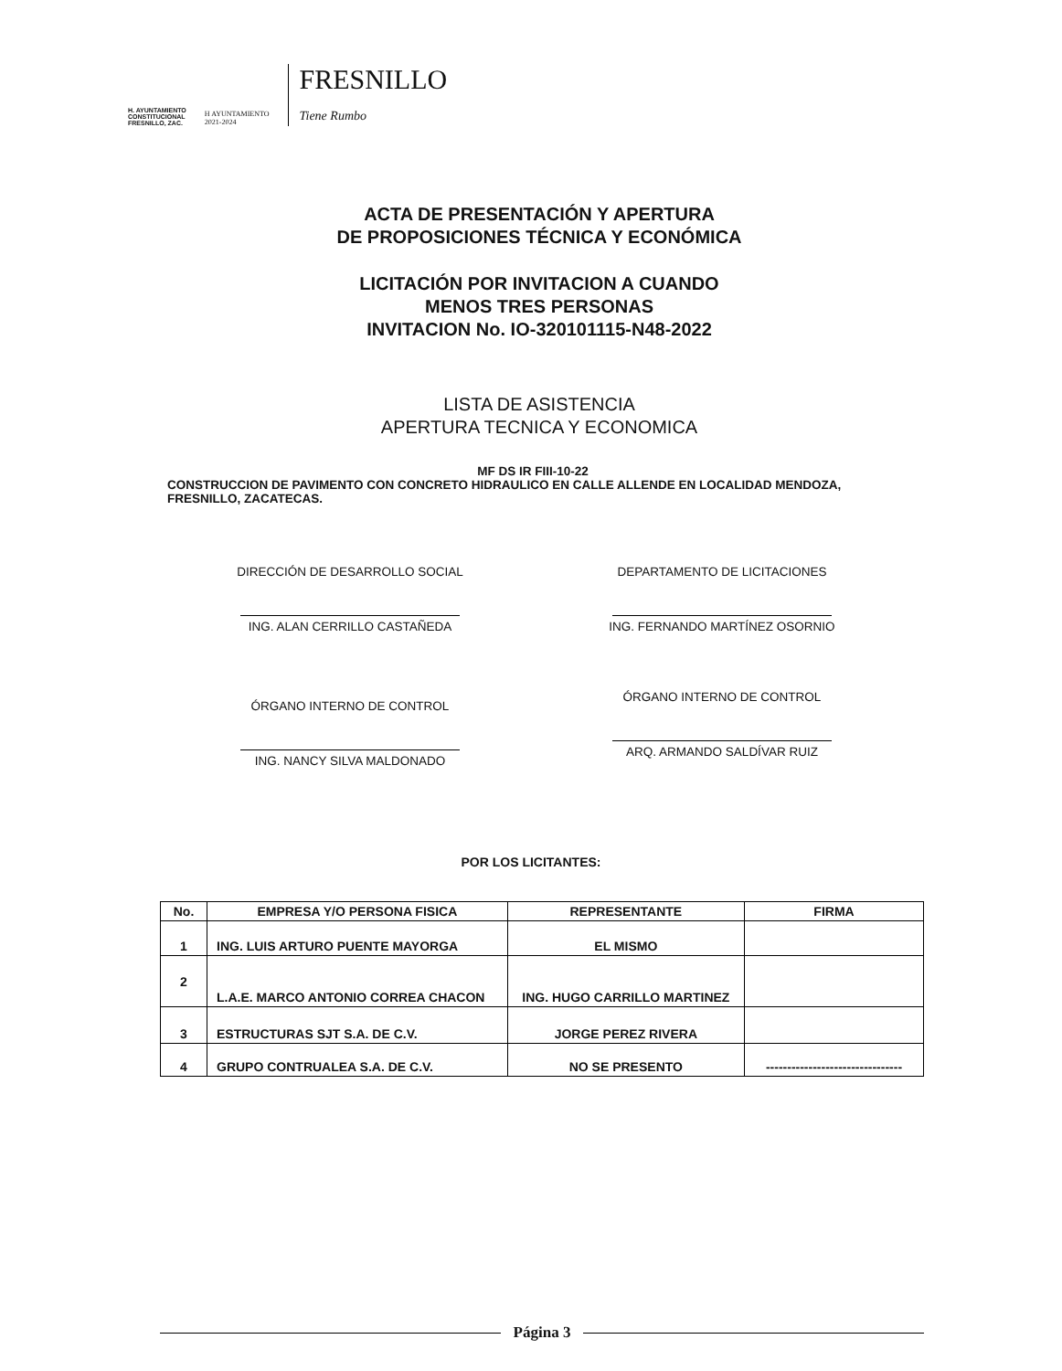H. AYUNTAMIENTO
CONSTITUCIONAL
FRESNILLO, ZAC.
H AYUNTAMIENTO
2021-2024
FRESNILLO
Tiene Rumbo
ACTA DE PRESENTACIÓN Y APERTURA
DE PROPOSICIONES TÉCNICA Y ECONÓMICA
LICITACIÓN POR INVITACION A CUANDO
MENOS TRES PERSONAS
INVITACION No. IO-320101115-N48-2022
LISTA DE ASISTENCIA
APERTURA TECNICA Y ECONOMICA
MF DS IR FIII-10-22
CONSTRUCCION DE PAVIMENTO CON CONCRETO HIDRAULICO EN CALLE ALLENDE EN LOCALIDAD MENDOZA, FRESNILLO, ZACATECAS.
DIRECCIÓN DE DESARROLLO SOCIAL
ING. ALAN CERRILLO CASTAÑEDA
DEPARTAMENTO DE LICITACIONES
ING. FERNANDO MARTÍNEZ OSORNIO
ÓRGANO INTERNO DE CONTROL
ING. NANCY SILVA MALDONADO
ÓRGANO INTERNO DE CONTROL
ARQ. ARMANDO SALDÍVAR RUIZ
POR LOS LICITANTES:
| No. | EMPRESA Y/O PERSONA FISICA | REPRESENTANTE | FIRMA |
| --- | --- | --- | --- |
| 1 | ING. LUIS ARTURO PUENTE MAYORGA | EL MISMO | |
| 2 | L.A.E. MARCO ANTONIO CORREA CHACON | ING. HUGO CARRILLO MARTINEZ | |
| 3 | ESTRUCTURAS SJT S.A. DE C.V. | JORGE PEREZ RIVERA | |
| 4 | GRUPO CONTRUALEA S.A. DE C.V. | NO SE PRESENTO | -------------------------------- |
Página 3